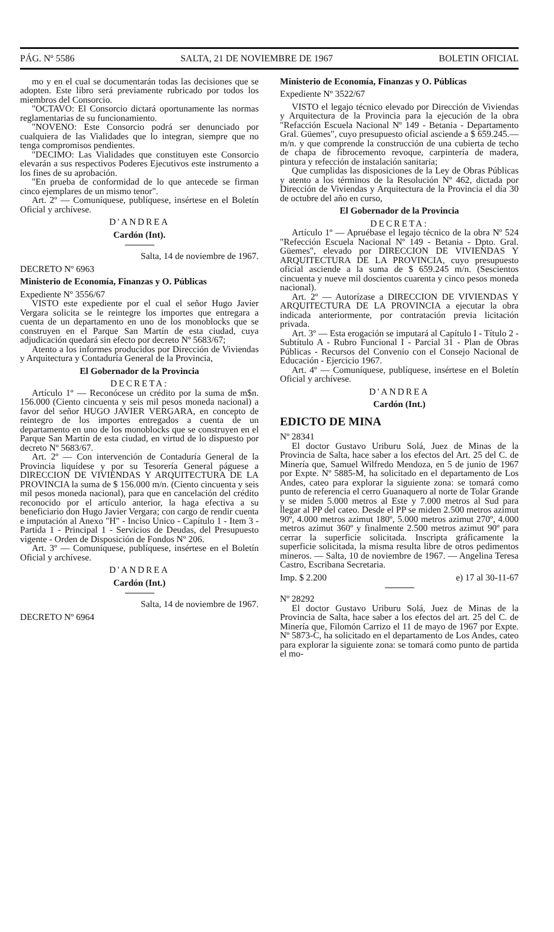PÁG. Nº 5586 SALTA, 21 DE NOVIEMBRE DE 1967 BOLETIN OFICIAL
mo y en el cual se documentarán todas las decisiones que se adopten. Este libro será previamente rubricado por todos los miembros del Consorcio.
"OCTAVO: El Consorcio dictará oportunamente las normas reglamentarias de su funcionamiento.
"NOVENO: Este Consorcio podrá ser denunciado por cualquiera de las Vialidades que lo integran, siempre que no tenga compromisos pendientes.
"DECIMO: Las Vialidades que constituyen este Consorcio elevarán a sus respectivos Poderes Ejecutivos este instrumento a los fines de su aprobación.
"En prueba de conformidad de lo que antecede se firman cinco ejemplares de un mismo tenor".
Art. 2º — Comuníquese, publíquese, insértese en el Boletín Oficial y archívese.
D'ANDREA
Cardón (Int).
Salta, 14 de noviembre de 1967.
DECRETO Nº 6963
Ministerio de Economía, Finanzas y O. Públicas
Expediente Nº 3556/67
VISTO este expediente por el cual el señor Hugo Javier Vergara solicita se le reintegre los importes que entregara a cuenta de un departamento en uno de los monoblocks que se construyen en el Parque San Martín de esta ciudad, cuya adjudicación quedará sin efecto por decreto Nº 5683/67;
Atento a los informes producidos por Dirección de Viviendas y Arquitectura y Contaduría General de la Provincia,
El Gobernador de la Provincia
DECRETA:
Artículo 1º — Reconócese un crédito por la suma de m$n. 156.000 (Ciento cincuenta y seis mil pesos moneda nacional) a favor del señor HUGO JAVIER VERGARA, en concepto de reintegro de los importes entregados a cuenta de un departamento en uno de los monoblocks que se construyen en el Parque San Martín de esta ciudad, en virtud de lo dispuesto por decreto Nº 5683/67.
Art. 2º — Con intervención de Contaduría General de la Provincia liquídese y por su Tesorería General páguese a DIRECCION DE VIVIENDAS Y ARQUITECTURA DE LA PROVINCIA la suma de $ 156.000 m/n. (Ciento cincuenta y seis mil pesos moneda nacional), para que en cancelación del crédito reconocido por el artículo anterior, la haga efectiva a su beneficiario don Hugo Javier Vergara; con cargo de rendir cuenta e imputación al Anexo "H" - Inciso Unico - Capítulo 1 - Item 3 - Partida 1 - Principal 1 - Servicios de Deudas, del Presupuesto vigente - Orden de Disposición de Fondos Nº 206.
Art. 3º — Comuníquese, publíquese, insértese en el Boletín Oficial y archívese.
D'ANDREA
Cardón (Int.)
Salta, 14 de noviembre de 1967.
DECRETO Nº 6964
Ministerio de Economía, Finanzas y O. Públicas
Expediente Nº 3522/67
VISTO el legajo técnico elevado por Dirección de Viviendas y Arquitectura de la Provincia para la ejecución de la obra "Refacción Escuela Nacional Nº 149 - Betania - Departamento Gral. Güemes", cuyo presupuesto oficial asciende a $ 659.245.— m/n. y que comprende la construcción de una cubierta de techo de chapa de fibrocemento revoque, carpintería de madera, pintura y refección de instalación sanitaria;
Que cumplidas las disposiciones de la Ley de Obras Públicas y atento a los términos de la Resolución Nº 462, dictada por Dirección de Viviendas y Arquitectura de la Provincia el día 30 de octubre del año en curso,
El Gobernador de la Provincia
DECRETA:
Artículo 1º — Apruébase el legajo técnico de la obra Nº 524 "Refección Escuela Nacional Nº 149 - Betania - Dpto. Gral. Güemes", elevado por DIRECCION DE VIVIENDAS Y ARQUITECTURA DE LA PROVINCIA, cuyo presupuesto oficial asciende a la suma de $ 659.245 m/n. (Sescientos cincuenta y nueve mil doscientos cuarenta y cinco pesos moneda nacional).
Art. 2º — Autorízase a DIRECCION DE VIVIENDAS Y ARQUITECTURA DE LA PROVINCIA a ejecutar la obra indicada anteriormente, por contratación previa licitación privada.
Art. 3º — Esta erogación se imputará al Capítulo I - Título 2 - Subtítulo A - Rubro Funcional I - Parcial 31 - Plan de Obras Públicas - Recursos del Convenio con el Consejo Nacional de Educación - Ejercicio 1967.
Art. 4º — Comuníquese, publíquese, insértese en el Boletín Oficial y archívese.
D'ANDREA
Cardón (Int.)
EDICTO DE MINA
Nº 28341
El doctor Gustavo Uriburu Solá, Juez de Minas de la Provincia de Salta, hace saber a los efectos del Art. 25 del C. de Minería que, Samuel Wilfredo Mendoza, en 5 de junio de 1967 por Expte. Nº 5885-M, ha solicitado en el departamento de Los Andes, cateo para explorar la siguiente zona: se tomará como punto de referencia el cerro Guanaquero al norte de Tolar Grande y se miden 5.000 metros al Este y 7.000 metros al Sud para llegar al PP del cateo. Desde el PP se miden 2.500 metros azimut 90º, 4.000 metros azimut 180º, 5.000 metros azimut 270º, 4.000 metros azimut 360º y finalmente 2.500 metros azimut 90º para cerrar la superficie solicitada. Inscripta gráficamente la superficie solicitada, la misma resulta libre de otros pedimentos mineros. — Salta, 10 de noviembre de 1967. — Angelina Teresa Castro, Escribana Secretaria.
Imp. $ 2.200 e) 17 al 30-11-67
Nº 28292
El doctor Gustavo Uriburu Solá, Juez de Minas de la Provincia de Salta, hace saber a los efectos del art. 25 del C. de Minería que, Filomón Carrizo el 11 de mayo de 1967 por Expte. Nº 5873-C, ha solicitado en el departamento de Los Andes, cateo para explorar la siguiente zona: se tomará como punto de partida el mo-